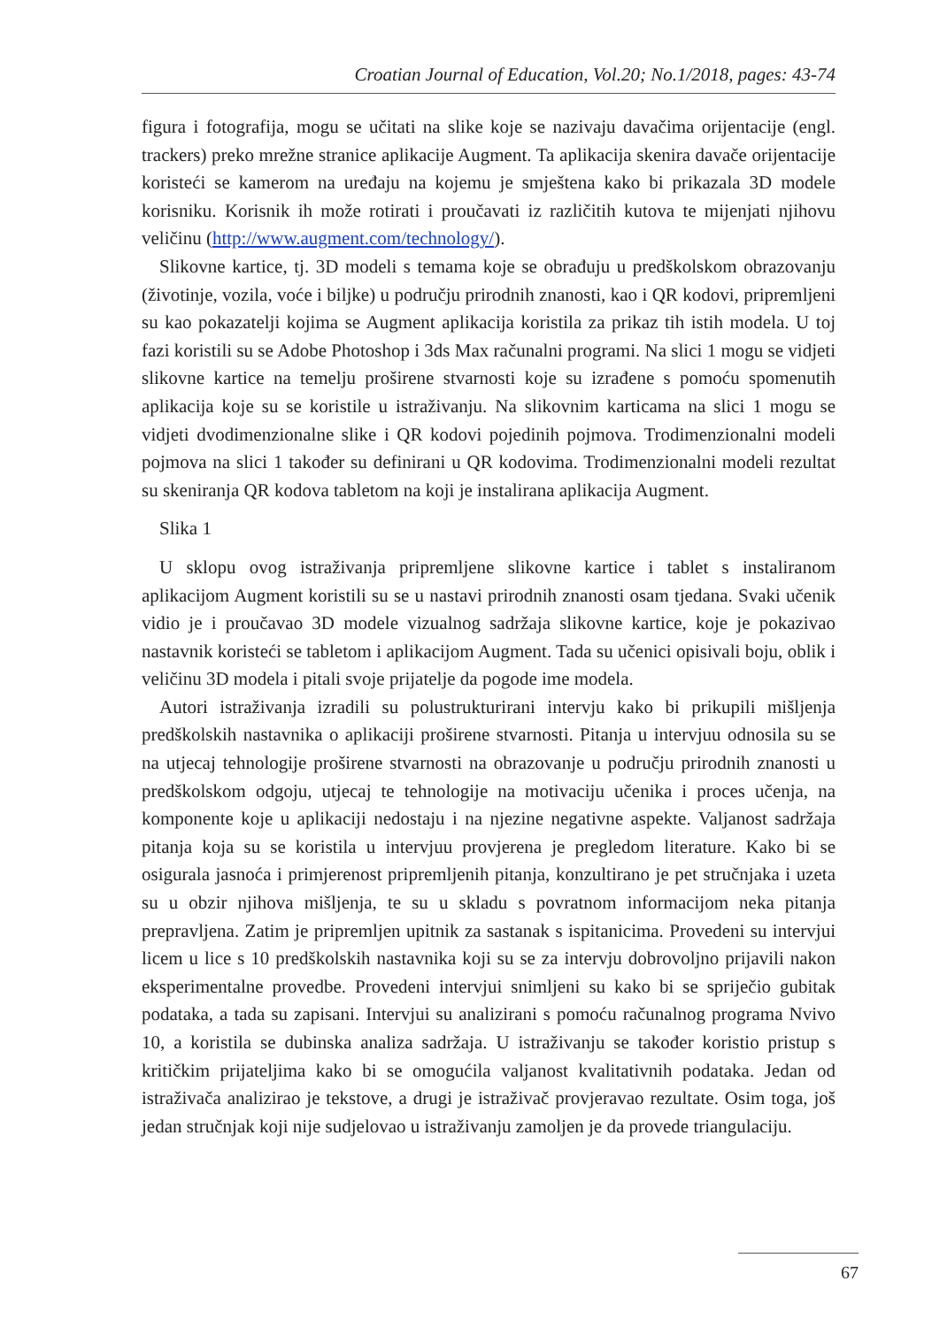Croatian Journal of Education, Vol.20; No.1/2018, pages: 43-74
figura i fotografija, mogu se učitati na slike koje se nazivaju davačima orijentacije (engl. trackers) preko mrežne stranice aplikacije Augment. Ta aplikacija skenira davače orijentacije koristeći se kamerom na uređaju na kojemu je smještena kako bi prikazala 3D modele korisniku. Korisnik ih može rotirati i proučavati iz različitih kutova te mijenjati njihovu veličinu (http://www.augment.com/technology/).
Slikovne kartice, tj. 3D modeli s temama koje se obrađuju u predškolskom obrazovanju (životinje, vozila, voće i biljke) u području prirodnih znanosti, kao i QR kodovi, pripremljeni su kao pokazatelji kojima se Augment aplikacija koristila za prikaz tih istih modela. U toj fazi koristili su se Adobe Photoshop i 3ds Max računalni programi. Na slici 1 mogu se vidjeti slikovne kartice na temelju proširene stvarnosti koje su izrađene s pomoću spomenutih aplikacija koje su se koristile u istraživanju. Na slikovnim karticama na slici 1 mogu se vidjeti dvodimenzionalne slike i QR kodovi pojedinih pojmova. Trodimenzionalni modeli pojmova na slici 1 također su definirani u QR kodovima. Trodimenzionalni modeli rezultat su skeniranja QR kodova tabletom na koji je instalirana aplikacija Augment.
Slika 1
U sklopu ovog istraživanja pripremljene slikovne kartice i tablet s instaliranom aplikacijom Augment koristili su se u nastavi prirodnih znanosti osam tjedana. Svaki učenik vidio je i proučavao 3D modele vizualnog sadržaja slikovne kartice, koje je pokazivao nastavnik koristeći se tabletom i aplikacijom Augment. Tada su učenici opisivali boju, oblik i veličinu 3D modela i pitali svoje prijatelje da pogode ime modela.
Autori istraživanja izradili su polustrukturirani intervju kako bi prikupili mišljenja predškolskih nastavnika o aplikaciji proširene stvarnosti. Pitanja u intervjuu odnosila su se na utjecaj tehnologije proširene stvarnosti na obrazovanje u području prirodnih znanosti u predškolskom odgoju, utjecaj te tehnologije na motivaciju učenika i proces učenja, na komponente koje u aplikaciji nedostaju i na njezine negativne aspekte. Valjanost sadržaja pitanja koja su se koristila u intervjuu provjerena je pregledom literature. Kako bi se osigurala jasnoća i primjerenost pripremljenih pitanja, konzultirano je pet stručnjaka i uzeta su u obzir njihova mišljenja, te su u skladu s povratnom informacijom neka pitanja prepravljena. Zatim je pripremljen upitnik za sastanak s ispitanicima. Provedeni su intervjui licem u lice s 10 predškolskih nastavnika koji su se za intervju dobrovoljno prijavili nakon eksperimentalne provedbe. Provedeni intervjui snimljeni su kako bi se spriječio gubitak podataka, a tada su zapisani. Intervjui su analizirani s pomoću računalnog programa Nvivo 10, a koristila se dubinska analiza sadržaja. U istraživanju se također koristio pristup s kritičkim prijateljima kako bi se omogućila valjanost kvalitativnih podataka. Jedan od istraživača analizirao je tekstove, a drugi je istraživač provjeravao rezultate. Osim toga, još jedan stručnjak koji nije sudjelovao u istraživanju zamoljen je da provede triangulaciju.
67